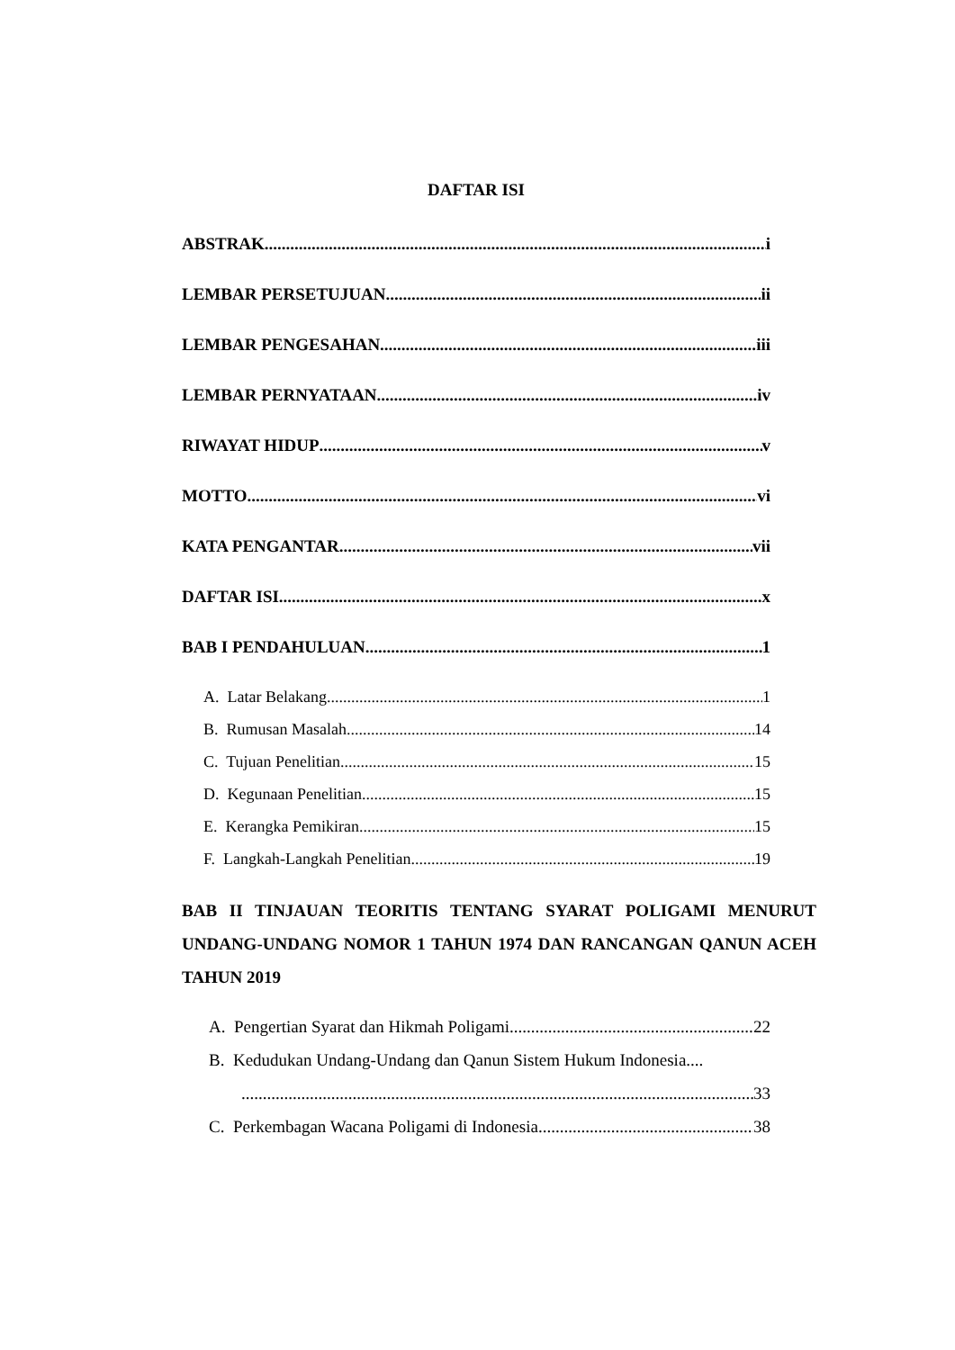DAFTAR ISI
ABSTRAK i
LEMBAR PERSETUJUAN ii
LEMBAR PENGESAHAN iii
LEMBAR PERNYATAAN iv
RIWAYAT HIDUP v
MOTTO vi
KATA PENGANTAR vii
DAFTAR ISI x
BAB I PENDAHULUAN 1
A. Latar Belakang 1
B. Rumusan Masalah 14
C. Tujuan Penelitian 15
D. Kegunaan Penelitian 15
E. Kerangka Pemikiran 15
F. Langkah-Langkah Penelitian 19
BAB II TINJAUAN TEORITIS TENTANG SYARAT POLIGAMI MENURUT UNDANG-UNDANG NOMOR 1 TAHUN 1974 DAN RANCANGAN QANUN ACEH TAHUN 2019
A. Pengertian Syarat dan Hikmah Poligami 22
B. Kedudukan Undang-Undang dan Qanun Sistem Hukum Indonesia....
33
C. Perkembagan Wacana Poligami di Indonesia 38